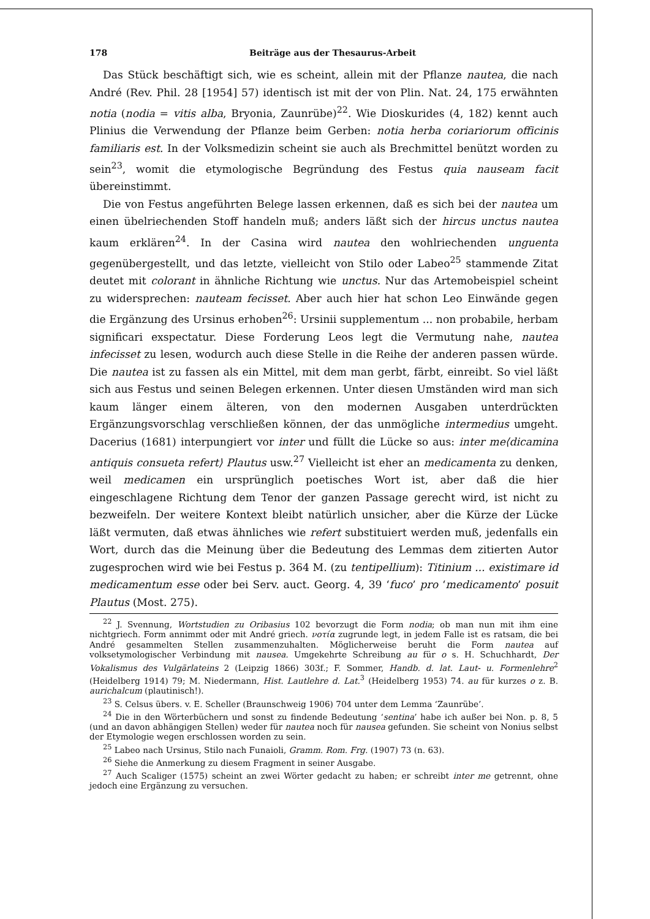178 Beiträge aus der Thesaurus-Arbeit
Das Stück beschäftigt sich, wie es scheint, allein mit der Pflanze nautea, die nach André (Rev. Phil. 28 [1954] 57) identisch ist mit der von Plin. Nat. 24, 175 erwähnten notia (nodia = vitis alba, Bryonia, Zaunrübe)<sup>22</sup>. Wie Dioskurides (4, 182) kennt auch Plinius die Verwendung der Pflanze beim Gerben: notia herba coriariorum officinis familiaris est. In der Volksmedizin scheint sie auch als Brechmittel benützt worden zu sein<sup>23</sup>, womit die etymologische Begründung des Festus quia nauseam facit übereinstimmt.
Die von Festus angeführten Belege lassen erkennen, daß es sich bei der nautea um einen übelriechenden Stoff handeln muß; anders läßt sich der hircus unctus nautea kaum erklären<sup>24</sup>. In der Casina wird nautea den wohlriechenden unguenta gegenübergestellt, und das letzte, vielleicht von Stilo oder Labeo<sup>25</sup> stammende Zitat deutet mit colorant in ähnliche Richtung wie unctus. Nur das Artemobeispiel scheint zu widersprechen: nauteam fecisset. Aber auch hier hat schon Leo Einwände gegen die Ergänzung des Ursinus erhoben<sup>26</sup>: Ursinii supplementum ... non probabile, herbam significari exspectatur. Diese Forderung Leos legt die Vermutung nahe, nautea infecisset zu lesen, wodurch auch diese Stelle in die Reihe der anderen passen würde. Die nautea ist zu fassen als ein Mittel, mit dem man gerbt, färbt, einreibt. So viel läßt sich aus Festus und seinen Belegen erkennen. Unter diesen Umständen wird man sich kaum länger einem älteren, von den modernen Ausgaben unterdrückten Ergänzungsvorschlag verschließen können, der das unmögliche intermedius umgeht. Dacerius (1681) interpungiert vor inter und füllt die Lücke so aus: inter me⟨dicamina antiquis consueta refert⟩ Plautus usw.<sup>27</sup> Vielleicht ist eher an medicamenta zu denken, weil medicamen ein ursprünglich poetisches Wort ist, aber daß die hier eingeschlagene Richtung dem Tenor der ganzen Passage gerecht wird, ist nicht zu bezweifeln. Der weitere Kontext bleibt natürlich unsicher, aber die Kürze der Lücke läßt vermuten, daß etwas ähnliches wie refert substituiert werden muß, jedenfalls ein Wort, durch das die Meinung über die Bedeutung des Lemmas dem zitierten Autor zugesprochen wird wie bei Festus p. 364 M. (zu tentipellium): Titinium ... existimare id medicamentum esse oder bei Serv. auct. Georg. 4, 39 ‘fuco’ pro ‘medicamento’ posuit Plautus (Most. 275).
<sup>22</sup> J. Svennung, Wortstudien zu Oribasius 102 bevorzugt die Form nodia; ob man nun mit ihm eine nichtgriech. Form annimmt oder mit André griech. νοτία zugrunde legt, in jedem Falle ist es ratsam, die bei André gesammelten Stellen zusammenzuhalten. Möglicherweise beruht die Form nautea auf volksetymologischer Verbindung mit nausea. Umgekehrte Schreibung au für o s. H. Schuchhardt, Der Vokalismus des Vulgärlateins 2 (Leipzig 1866) 303f.; F. Sommer, Handb. d. lat. Laut- u. Formenlehre<sup>2</sup> (Heidelberg 1914) 79; M. Niedermann, Hist. Lautlehre d. Lat.<sup>3</sup> (Heidelberg 1953) 74. au für kurzes o z. B. aurichalcum (plautinisch!).
<sup>23</sup> S. Celsus übers. v. E. Scheller (Braunschweig 1906) 704 unter dem Lemma ‘Zaunrübe’.
<sup>24</sup> Die in den Wörterbüchern und sonst zu findende Bedeutung ‘sentina’ habe ich außer bei Non. p. 8, 5 (und an davon abhängigen Stellen) weder für nautea noch für nausea gefunden. Sie scheint von Nonius selbst der Etymologie wegen erschlossen worden zu sein.
<sup>25</sup> Labeo nach Ursinus, Stilo nach Funaioli, Gramm. Rom. Frg. (1907) 73 (n. 63).
<sup>26</sup> Siehe die Anmerkung zu diesem Fragment in seiner Ausgabe.
<sup>27</sup> Auch Scaliger (1575) scheint an zwei Wörter gedacht zu haben; er schreibt inter me getrennt, ohne jedoch eine Ergänzung zu versuchen.